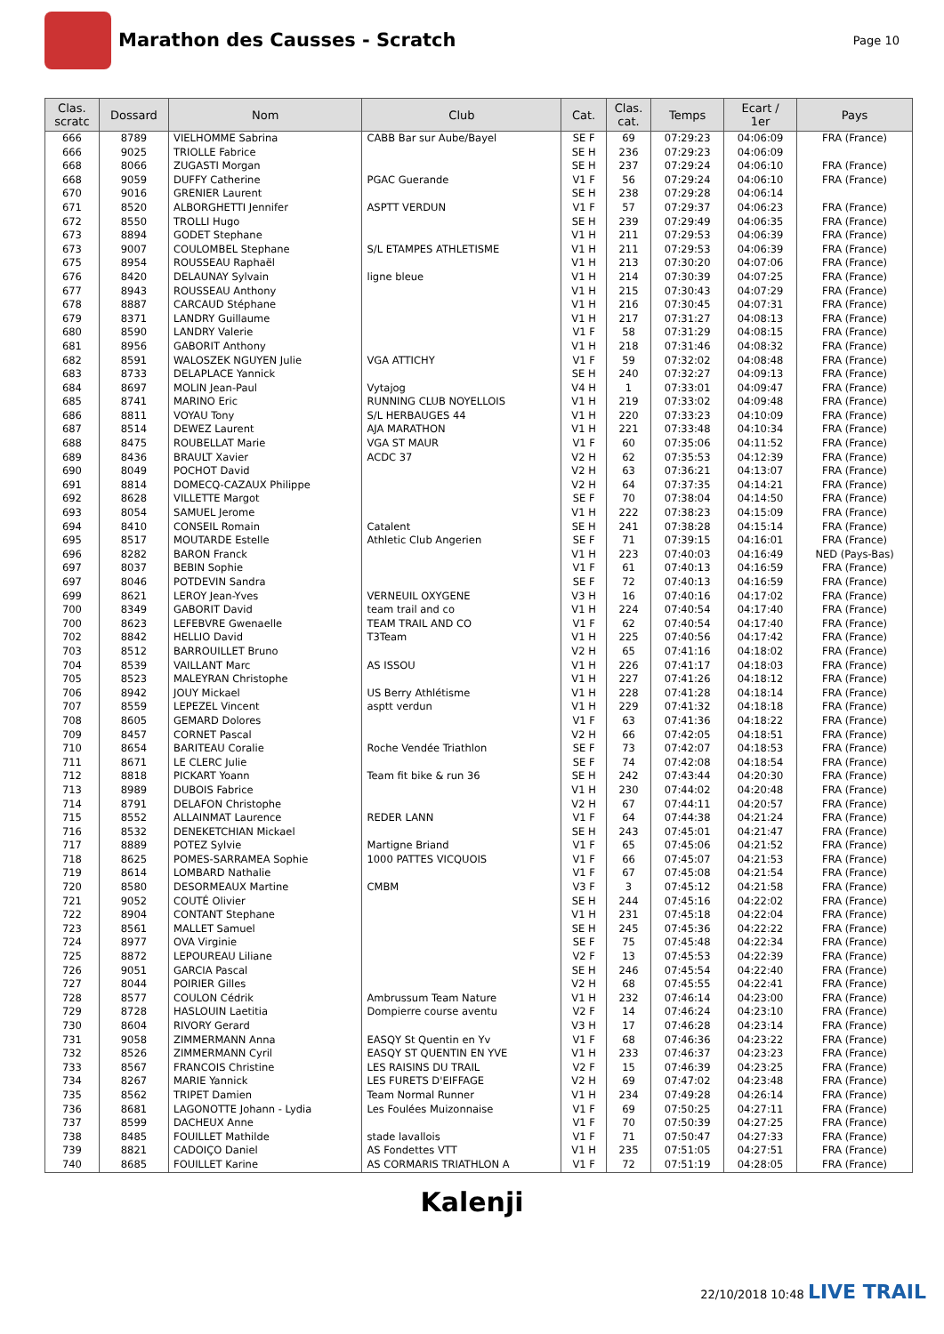Marathon des Causses - Scratch
Page 10
| Clas. scratc | Dossard | Nom | Club | Cat. | Clas. cat. | Temps | Ecart / 1er | Pays |
| --- | --- | --- | --- | --- | --- | --- | --- | --- |
| 666 | 8789 | VIELHOMME Sabrina | CABB Bar sur Aube/Bayel | SE F | 69 | 07:29:23 | 04:06:09 | FRA (France) |
| 666 | 9025 | TRIOLLE Fabrice | | SE H | 236 | 07:29:23 | 04:06:09 | |
| 668 | 8066 | ZUGASTI Morgan | | SE H | 237 | 07:29:24 | 04:06:10 | FRA (France) |
| 668 | 9059 | DUFFY Catherine | PGAC Guerande | V1 F | 56 | 07:29:24 | 04:06:10 | FRA (France) |
| 670 | 9016 | GRENIER Laurent | | SE H | 238 | 07:29:28 | 04:06:14 | |
| 671 | 8520 | ALBORGHETTI Jennifer | ASPTT VERDUN | V1 F | 57 | 07:29:37 | 04:06:23 | FRA (France) |
| 672 | 8550 | TROLLI Hugo | | SE H | 239 | 07:29:49 | 04:06:35 | FRA (France) |
| 673 | 8894 | GODET Stephane | | V1 H | 211 | 07:29:53 | 04:06:39 | FRA (France) |
| 673 | 9007 | COULOMBEL Stephane | S/L ETAMPES ATHLETISME | V1 H | 211 | 07:29:53 | 04:06:39 | FRA (France) |
| 675 | 8954 | ROUSSEAU Raphaël | | V1 H | 213 | 07:30:20 | 04:07:06 | FRA (France) |
| 676 | 8420 | DELAUNAY Sylvain | ligne bleue | V1 H | 214 | 07:30:39 | 04:07:25 | FRA (France) |
| 677 | 8943 | ROUSSEAU Anthony | | V1 H | 215 | 07:30:43 | 04:07:29 | FRA (France) |
| 678 | 8887 | CARCAUD Stéphane | | V1 H | 216 | 07:30:45 | 04:07:31 | FRA (France) |
| 679 | 8371 | LANDRY Guillaume | | V1 H | 217 | 07:31:27 | 04:08:13 | FRA (France) |
| 680 | 8590 | LANDRY Valerie | | V1 F | 58 | 07:31:29 | 04:08:15 | FRA (France) |
| 681 | 8956 | GABORIT Anthony | | V1 H | 218 | 07:31:46 | 04:08:32 | FRA (France) |
| 682 | 8591 | WALOSZEK NGUYEN Julie | VGA ATTICHY | V1 F | 59 | 07:32:02 | 04:08:48 | FRA (France) |
| 683 | 8733 | DELAPLACE Yannick | | SE H | 240 | 07:32:27 | 04:09:13 | FRA (France) |
| 684 | 8697 | MOLIN Jean-Paul | Vytajog | V4 H | 1 | 07:33:01 | 04:09:47 | FRA (France) |
| 685 | 8741 | MARINO Eric | RUNNING CLUB NOYELLOIS | V1 H | 219 | 07:33:02 | 04:09:48 | FRA (France) |
| 686 | 8811 | VOYAU Tony | S/L HERBAUGES 44 | V1 H | 220 | 07:33:23 | 04:10:09 | FRA (France) |
| 687 | 8514 | DEWEZ Laurent | AJA MARATHON | V1 H | 221 | 07:33:48 | 04:10:34 | FRA (France) |
| 688 | 8475 | ROUBELLAT Marie | VGA ST MAUR | V1 F | 60 | 07:35:06 | 04:11:52 | FRA (France) |
| 689 | 8436 | BRAULT Xavier | ACDC 37 | V2 H | 62 | 07:35:53 | 04:12:39 | FRA (France) |
| 690 | 8049 | POCHOT David | | V2 H | 63 | 07:36:21 | 04:13:07 | FRA (France) |
| 691 | 8814 | DOMECQ-CAZAUX Philippe | | V2 H | 64 | 07:37:35 | 04:14:21 | FRA (France) |
| 692 | 8628 | VILLETTE Margot | | SE F | 70 | 07:38:04 | 04:14:50 | FRA (France) |
| 693 | 8054 | SAMUEL Jerome | | V1 H | 222 | 07:38:23 | 04:15:09 | FRA (France) |
| 694 | 8410 | CONSEIL Romain | Catalent | SE H | 241 | 07:38:28 | 04:15:14 | FRA (France) |
| 695 | 8517 | MOUTARDE Estelle | Athletic Club Angerien | SE F | 71 | 07:39:15 | 04:16:01 | FRA (France) |
| 696 | 8282 | BARON Franck | | V1 H | 223 | 07:40:03 | 04:16:49 | NED (Pays-Bas) |
| 697 | 8037 | BEBIN Sophie | | V1 F | 61 | 07:40:13 | 04:16:59 | FRA (France) |
| 697 | 8046 | POTDEVIN Sandra | | SE F | 72 | 07:40:13 | 04:16:59 | FRA (France) |
| 699 | 8621 | LEROY Jean-Yves | VERNEUIL OXYGENE | V3 H | 16 | 07:40:16 | 04:17:02 | FRA (France) |
| 700 | 8349 | GABORIT David | team trail and co | V1 H | 224 | 07:40:54 | 04:17:40 | FRA (France) |
| 700 | 8623 | LEFEBVRE Gwenaelle | TEAM TRAIL AND CO | V1 F | 62 | 07:40:54 | 04:17:40 | FRA (France) |
| 702 | 8842 | HELLIO David | T3Team | V1 H | 225 | 07:40:56 | 04:17:42 | FRA (France) |
| 703 | 8512 | BARROUILLET Bruno | | V2 H | 65 | 07:41:16 | 04:18:02 | FRA (France) |
| 704 | 8539 | VAILLANT Marc | AS ISSOU | V1 H | 226 | 07:41:17 | 04:18:03 | FRA (France) |
| 705 | 8523 | MALEYRAN Christophe | | V1 H | 227 | 07:41:26 | 04:18:12 | FRA (France) |
| 706 | 8942 | JOUY Mickael | US Berry Athlétisme | V1 H | 228 | 07:41:28 | 04:18:14 | FRA (France) |
| 707 | 8559 | LEPEZEL Vincent | asptt verdun | V1 H | 229 | 07:41:32 | 04:18:18 | FRA (France) |
| 708 | 8605 | GEMARD Dolores | | V1 F | 63 | 07:41:36 | 04:18:22 | FRA (France) |
| 709 | 8457 | CORNET Pascal | | V2 H | 66 | 07:42:05 | 04:18:51 | FRA (France) |
| 710 | 8654 | BARITEAU Coralie | Roche Vendée Triathlon | SE F | 73 | 07:42:07 | 04:18:53 | FRA (France) |
| 711 | 8671 | LE CLERC Julie | | SE F | 74 | 07:42:08 | 04:18:54 | FRA (France) |
| 712 | 8818 | PICKART Yoann | Team fit bike & run 36 | SE H | 242 | 07:43:44 | 04:20:30 | FRA (France) |
| 713 | 8989 | DUBOIS Fabrice | | V1 H | 230 | 07:44:02 | 04:20:48 | FRA (France) |
| 714 | 8791 | DELAFON Christophe | | V2 H | 67 | 07:44:11 | 04:20:57 | FRA (France) |
| 715 | 8552 | ALLAINMAT Laurence | REDER LANN | V1 F | 64 | 07:44:38 | 04:21:24 | FRA (France) |
| 716 | 8532 | DENEKETCHIAN Mickael | | SE H | 243 | 07:45:01 | 04:21:47 | FRA (France) |
| 717 | 8889 | POTEZ Sylvie | Martigne Briand | V1 F | 65 | 07:45:06 | 04:21:52 | FRA (France) |
| 718 | 8625 | POMES-SARRAMEA Sophie | 1000 PATTES VICQUOIS | V1 F | 66 | 07:45:07 | 04:21:53 | FRA (France) |
| 719 | 8614 | LOMBARD Nathalie | | V1 F | 67 | 07:45:08 | 04:21:54 | FRA (France) |
| 720 | 8580 | DESORMEAUX Martine | CMBM | V3 F | 3 | 07:45:12 | 04:21:58 | FRA (France) |
| 721 | 9052 | COUTÉ Olivier | | SE H | 244 | 07:45:16 | 04:22:02 | FRA (France) |
| 722 | 8904 | CONTANT Stephane | | V1 H | 231 | 07:45:18 | 04:22:04 | FRA (France) |
| 723 | 8561 | MALLET Samuel | | SE H | 245 | 07:45:36 | 04:22:22 | FRA (France) |
| 724 | 8977 | OVA Virginie | | SE F | 75 | 07:45:48 | 04:22:34 | FRA (France) |
| 725 | 8872 | LEPOUREAU Liliane | | V2 F | 13 | 07:45:53 | 04:22:39 | FRA (France) |
| 726 | 9051 | GARCIA Pascal | | SE H | 246 | 07:45:54 | 04:22:40 | FRA (France) |
| 727 | 8044 | POIRIER Gilles | | V2 H | 68 | 07:45:55 | 04:22:41 | FRA (France) |
| 728 | 8577 | COULON Cédrik | Ambrussum Team Nature | V1 H | 232 | 07:46:14 | 04:23:00 | FRA (France) |
| 729 | 8728 | HASLOUIN Laetitia | Dompierre course aventu | V2 F | 14 | 07:46:24 | 04:23:10 | FRA (France) |
| 730 | 8604 | RIVORY Gerard | | V3 H | 17 | 07:46:28 | 04:23:14 | FRA (France) |
| 731 | 9058 | ZIMMERMANN Anna | EASQY St Quentin en Yv | V1 F | 68 | 07:46:36 | 04:23:22 | FRA (France) |
| 732 | 8526 | ZIMMERMANN Cyril | EASQY ST QUENTIN EN YVE | V1 H | 233 | 07:46:37 | 04:23:23 | FRA (France) |
| 733 | 8567 | FRANCOIS Christine | LES RAISINS DU TRAIL | V2 F | 15 | 07:46:39 | 04:23:25 | FRA (France) |
| 734 | 8267 | MARIE Yannick | LES FURETS D'EIFFAGE | V2 H | 69 | 07:47:02 | 04:23:48 | FRA (France) |
| 735 | 8562 | TRIPET Damien | Team Normal Runner | V1 H | 234 | 07:49:28 | 04:26:14 | FRA (France) |
| 736 | 8681 | LAGONOTTE Johann - Lydia | Les Foulées Muizonnaise | V1 F | 69 | 07:50:25 | 04:27:11 | FRA (France) |
| 737 | 8599 | DACHEUX Anne | | V1 F | 70 | 07:50:39 | 04:27:25 | FRA (France) |
| 738 | 8485 | FOUILLET Mathilde | stade lavallois | V1 F | 71 | 07:50:47 | 04:27:33 | FRA (France) |
| 739 | 8821 | CADOIÇO Daniel | AS Fondettes VTT | V1 H | 235 | 07:51:05 | 04:27:51 | FRA (France) |
| 740 | 8685 | FOUILLET Karine | AS CORMARIS TRIATHLON A | V1 F | 72 | 07:51:19 | 04:28:05 | FRA (France) |
Kalenji
22/10/2018 10:48 LIVE TRAIL